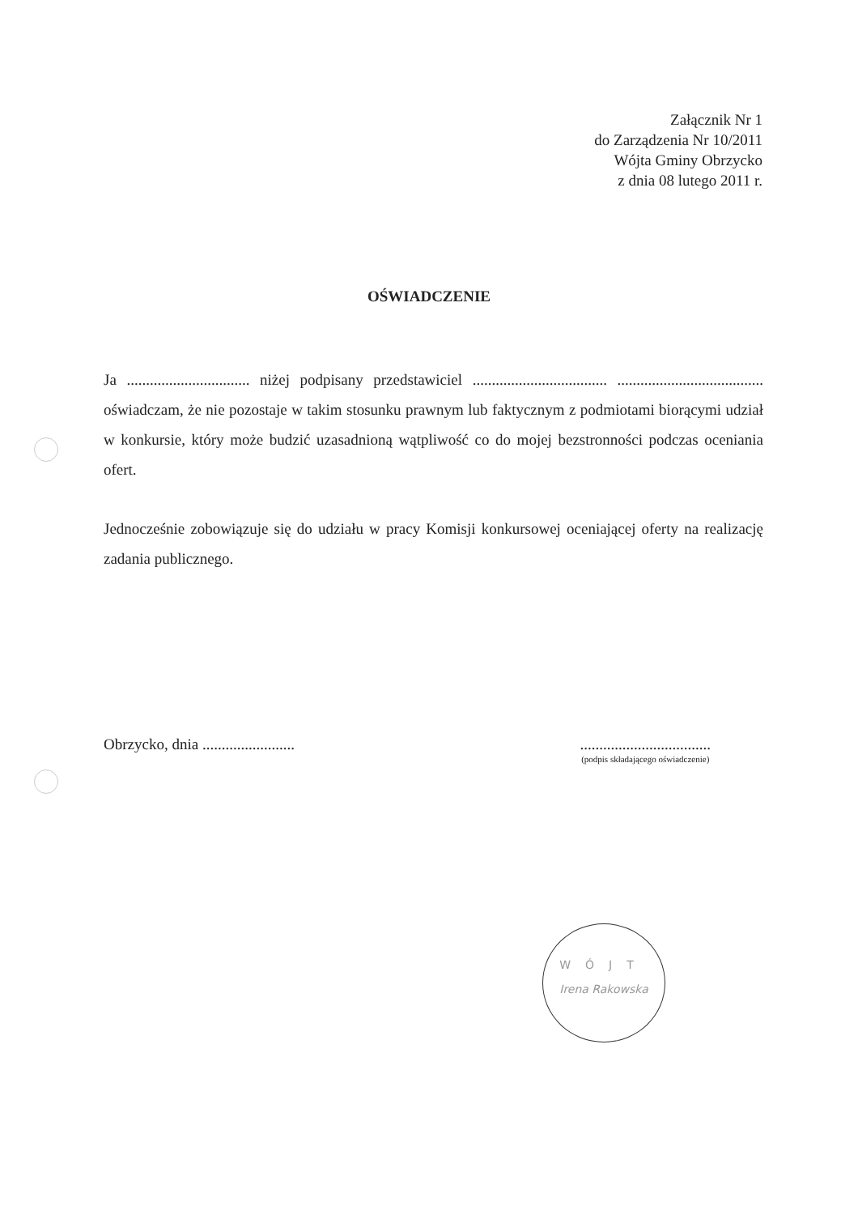Załącznik Nr 1
do Zarządzenia Nr 10/2011
Wójta Gminy Obrzycko
z dnia 08 lutego 2011 r.
OŚWIADCZENIE
Ja ................................ niżej podpisany przedstawiciel ................................... ...................................... oświadczam, że nie pozostaje w takim stosunku prawnym lub faktycznym z podmiotami biorącymi udział w konkursie, który może budzić uzasadnioną wątpliwość co do mojej bezstronności podczas oceniania ofert.
Jednocześnie zobowiązuje się do udziału w pracy Komisji konkursowej oceniającej oferty na realizację zadania publicznego.
Obrzycko, dnia ........................
..................................
(podpis składającego oświadczenie)
WÓJT
Irena Rakowska